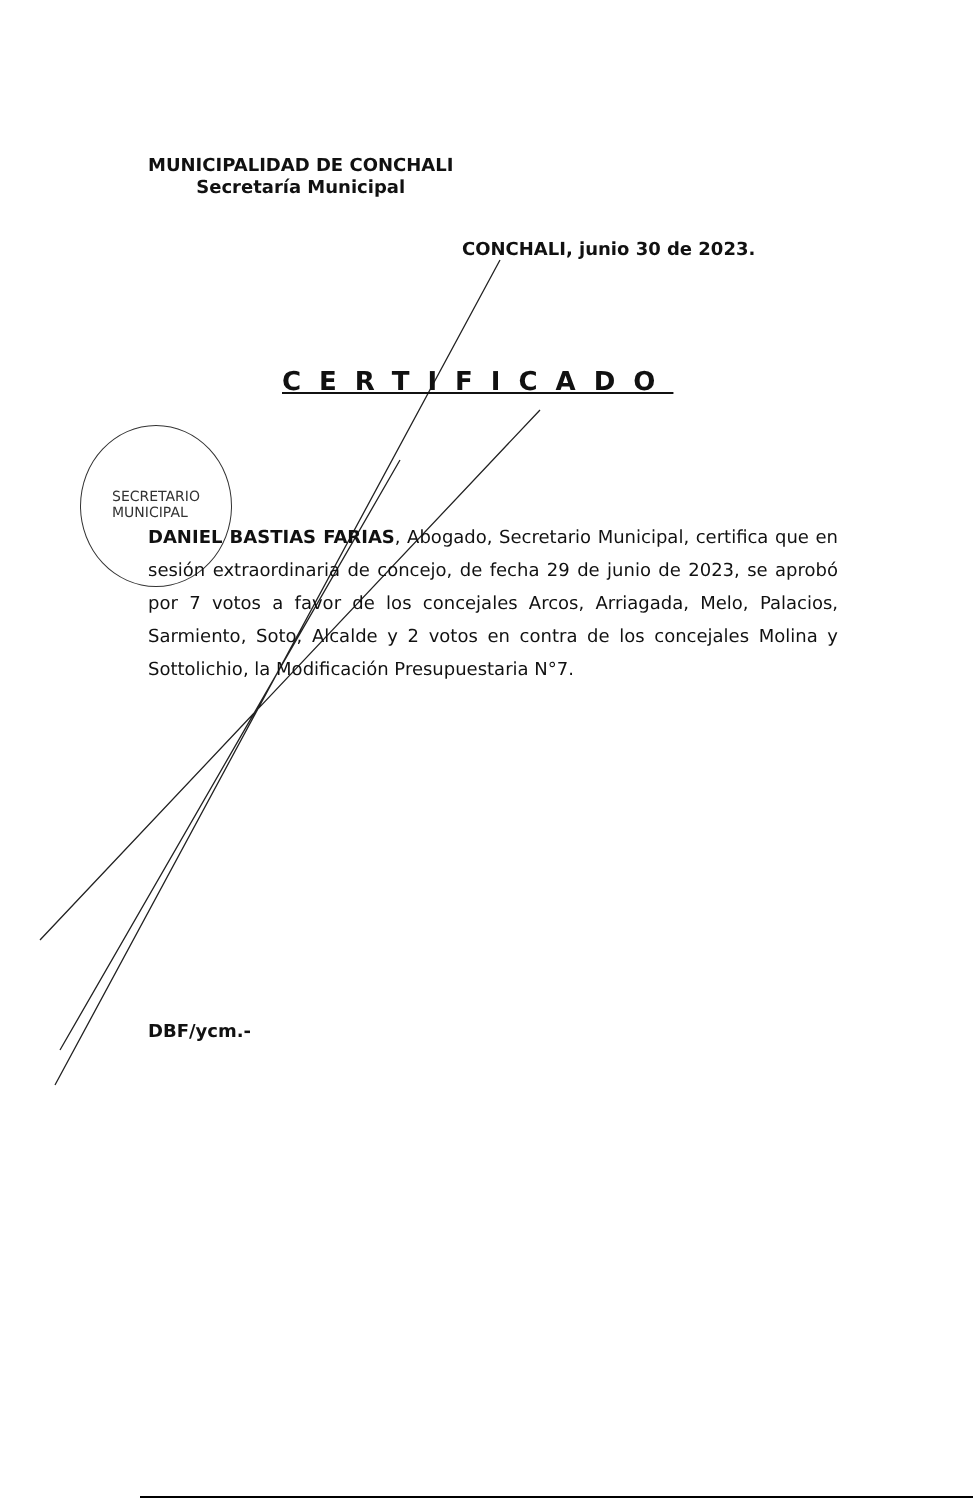SECRETARIO
MUNICIPAL
MUNICIPALIDAD DE CONCHALI
Secretaría Municipal
CONCHALI, junio 30 de 2023.
CERTIFICADO
DANIEL BASTIAS FARIAS, Abogado, Secretario Municipal, certifica que en sesión extraordinaria de concejo, de fecha 29 de junio de 2023, se aprobó por 7 votos a favor de los concejales Arcos, Arriagada, Melo, Palacios, Sarmiento, Soto, Alcalde y 2 votos en contra de los concejales Molina y Sottolichio, la Modificación Presupuestaria N°7.
DBF/ycm.-